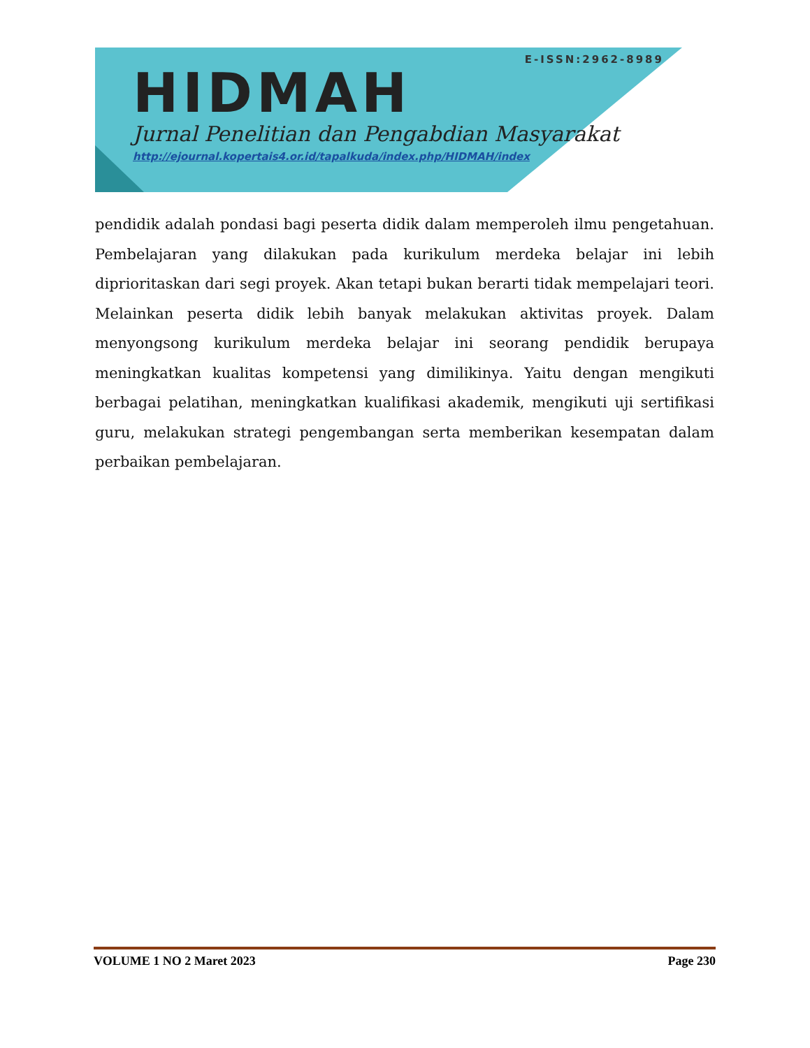E-ISSN:2962-8989
HIDMAH
Jurnal Penelitian dan Pengabdian Masyarakat
http://ejournal.kopertais4.or.id/tapalkuda/index.php/HIDMAH/index
pendidik adalah pondasi bagi peserta didik dalam memperoleh ilmu pengetahuan. Pembelajaran yang dilakukan pada kurikulum merdeka belajar ini lebih diprioritaskan dari segi proyek. Akan tetapi bukan berarti tidak mempelajari teori. Melainkan peserta didik lebih banyak melakukan aktivitas proyek. Dalam menyongsong kurikulum merdeka belajar ini seorang pendidik berupaya meningkatkan kualitas kompetensi yang dimilikinya. Yaitu dengan mengikuti berbagai pelatihan, meningkatkan kualifikasi akademik, mengikuti uji sertifikasi guru, melakukan strategi pengembangan serta memberikan kesempatan dalam perbaikan pembelajaran.
VOLUME 1 NO 2 Maret 2023 Page 230